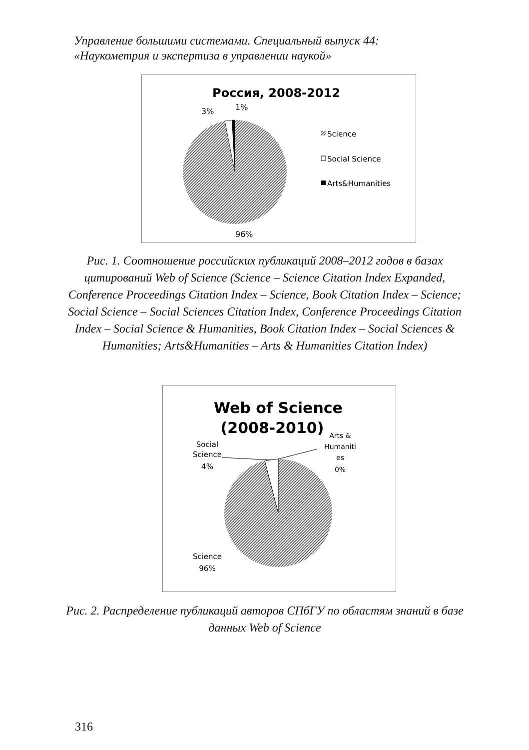Управление большими системами. Специальный выпуск 44:
«Наукометрия и экспертиза в управлении наукой»
Россия, 2008-2012
3%
1%
96%
Science
Social Science
Arts&Humanities
Рис. 1. Соотношение российских публикаций 2008–2012 годов в базах цитирований Web of Science (Science – Science Citation Index Expanded, Conference Proceedings Citation Index – Science, Book Citation Index – Science; Social Science – Social Sciences Citation Index, Conference Proceedings Citation Index – Social Science & Humanities, Book Citation Index – Social Sciences & Humanities; Arts&Humanities – Arts & Humanities Citation Index)
Web of Science
(2008-2010)
Social
Science
4%
Arts &
Humaniti
es
0%
Science
96%
Рис. 2. Распределение публикаций авторов СПбГУ по областям знаний в базе данных Web of Science
316